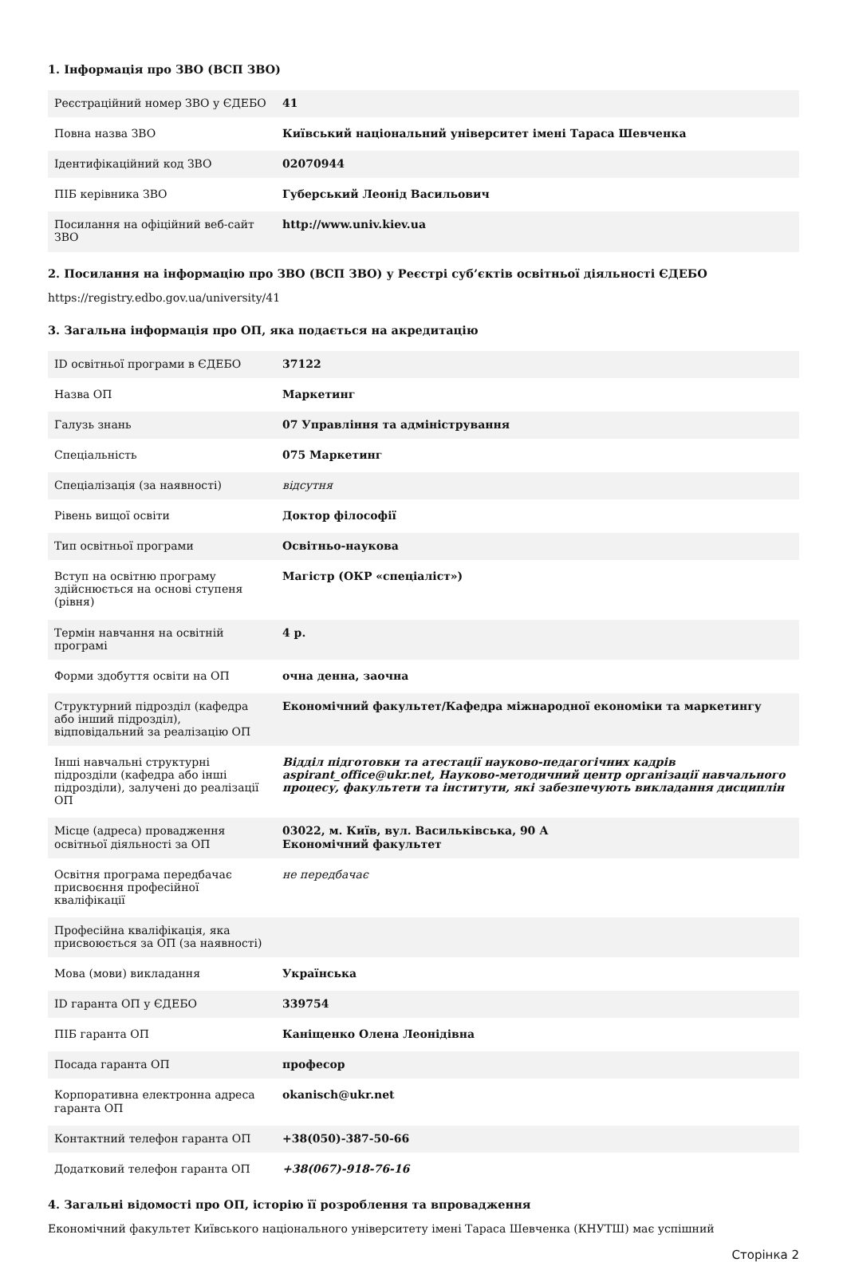1. Інформація про ЗВО (ВСП ЗВО)
| Реєстраційний номер ЗВО у ЄДЕБО | 41 |
| Повна назва ЗВО | Київський національний університет імені Тараса Шевченка |
| Ідентифікаційний код ЗВО | 02070944 |
| ПІБ керівника ЗВО | Губерський Леонід Васильович |
| Посилання на офіційний веб-сайт ЗВО | http://www.univ.kiev.ua |
2. Посилання на інформацію про ЗВО (ВСП ЗВО) у Реєстрі суб’єктів освітньої діяльності ЄДЕБО
https://registry.edbo.gov.ua/university/41
3. Загальна інформація про ОП, яка подається на акредитацію
| ID освітньої програми в ЄДЕБО | 37122 |
| Назва ОП | Маркетинг |
| Галузь знань | 07 Управління та адміністрування |
| Спеціальність | 075 Маркетинг |
| Спеціалізація (за наявності) | відсутня |
| Рівень вищої освіти | Доктор філософії |
| Тип освітньої програми | Освітньо-наукова |
| Вступ на освітню програму здійснюється на основі ступеня (рівня) | Магістр (ОКР «спеціаліст») |
| Термін навчання на освітній програмі | 4 р. |
| Форми здобуття освіти на ОП | очна денна, заочна |
| Структурний підрозділ (кафедра або інший підрозділ), відповідальний за реалізацію ОП | Економічний факультет/Кафедра міжнародної економіки та маркетингу |
| Інші навчальні структурні підрозділи (кафедра або інші підрозділи), залучені до реалізації ОП | Відділ підготовки та атестації науково-педагогічних кадрів aspirant_office@ukr.net, Науково-методичний центр організації навчального процесу, факультети та інститути, які забезпечують викладання дисциплін |
| Місце (адреса) провадження освітньої діяльності за ОП | 03022, м. Київ, вул. Васильківська, 90 А Економічний факультет |
| Освітня програма передбачає присвоєння професійної кваліфікації | не передбачає |
| Професійна кваліфікація, яка присвоюється за ОП (за наявності) | |
| Мова (мови) викладання | Українська |
| ID гаранта ОП у ЄДЕБО | 339754 |
| ПІБ гаранта ОП | Каніщенко Олена Леонідівна |
| Посада гаранта ОП | професор |
| Корпоративна електронна адреса гаранта ОП | okanisch@ukr.net |
| Контактний телефон гаранта ОП | +38(050)-387-50-66 |
| Додатковий телефон гаранта ОП | +38(067)-918-76-16 |
4. Загальні відомості про ОП, історію її розроблення та впровадження
Економічний факультет Київського національного університету імені Тараса Шевченка (КНУТШ) має успішний
Сторінка 2